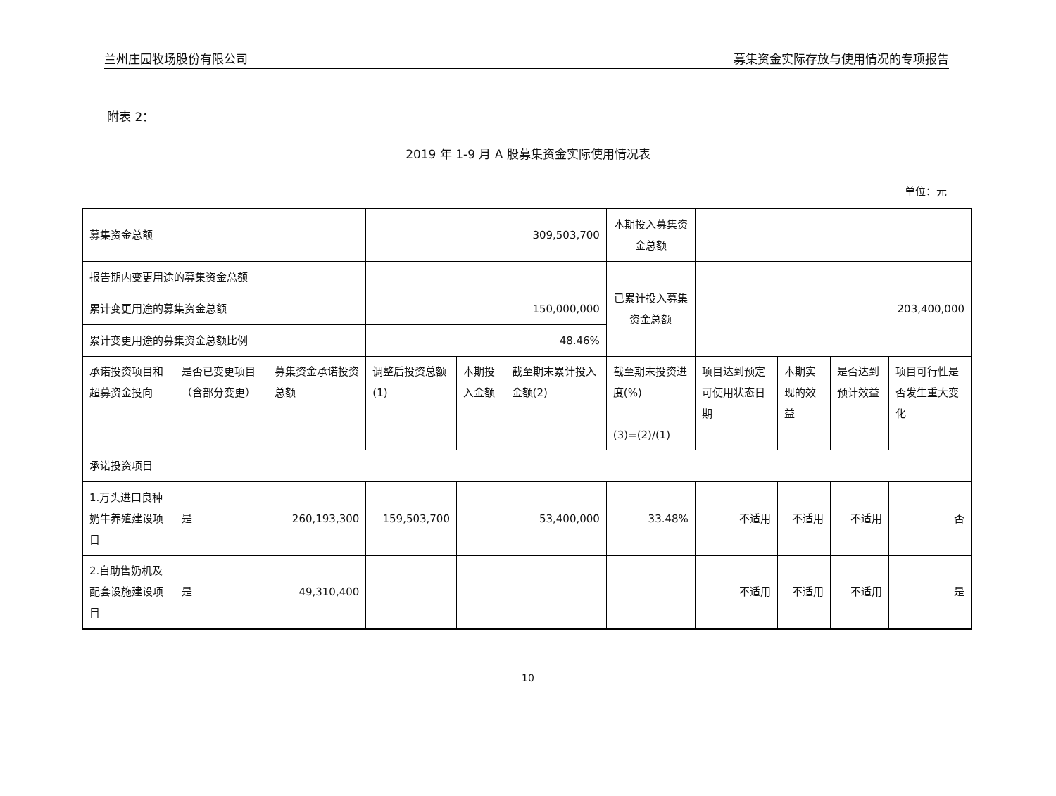兰州庄园牧场股份有限公司 募集资金实际存放与使用情况的专项报告
附表 2：
2019 年 1-9 月 A 股募集资金实际使用情况表
单位：元
| 募集资金总额 | | | 309,503,700 | | | 本期投入募集资金总额 | | | | |
| 报告期内变更用途的募集资金总额 | | | | | | 已累计投入募集资金总额 | 203,400,000 | | | |
| 累计变更用途的募集资金总额 | | | 150,000,000 | | | | | | | |
| 累计变更用途的募集资金总额比例 | | | 48.46% | | | | | | | |
| 承诺投资项目和超募资金投向 | 是否已变更项目（含部分变更） | 募集资金承诺投资总额 | 调整后投资总额(1) | 本期投入金额 | 截至期末累计投入金额(2) | 截至期末投资进度(%) (3)=(2)/(1) | 项目达到预定可使用状态日期 | 本期实现的效益 | 是否达到预计效益 | 项目可行性是否发生重大变化 |
| 承诺投资项目 | | | | | | | | | | |
| 1.万头进口良种奶牛养殖建设项目 | 是 | 260,193,300 | 159,503,700 | | 53,400,000 | 33.48% | 不适用 | 不适用 | 不适用 | 否 |
| 2.自助售奶机及配套设施建设项目 | 是 | 49,310,400 | | | | | 不适用 | 不适用 | 不适用 | 是 |
10